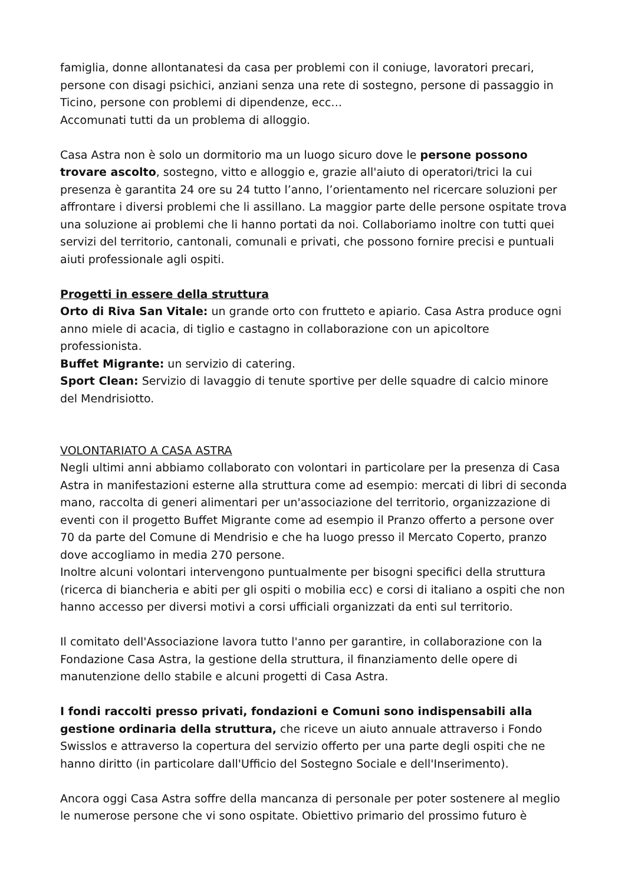famiglia, donne allontanatesi da casa per problemi con il coniuge, lavoratori precari, persone con disagi psichici, anziani senza una rete di sostegno, persone di passaggio in Ticino, persone con problemi di dipendenze, ecc…
Accomunati tutti da un problema di alloggio.
Casa Astra non è solo un dormitorio ma un luogo sicuro dove le persone possono trovare ascolto, sostegno, vitto e alloggio e, grazie all'aiuto di operatori/trici la cui presenza è garantita 24 ore su 24 tutto l’anno, l’orientamento nel ricercare soluzioni per affrontare i diversi problemi che li assillano. La maggior parte delle persone ospitate trova una soluzione ai problemi che li hanno portati da noi. Collaboriamo inoltre con tutti quei servizi del territorio, cantonali, comunali e privati, che possono fornire precisi e puntuali aiuti professionale agli ospiti.
Progetti in essere della struttura
Orto di Riva San Vitale: un grande orto con frutteto e apiario. Casa Astra produce ogni anno miele di acacia, di tiglio e castagno in collaborazione con un apicoltore professionista.
Buffet Migrante: un servizio di catering.
Sport Clean: Servizio di lavaggio di tenute sportive per delle squadre di calcio minore del Mendrisiotto.
VOLONTARIATO A CASA ASTRA
Negli ultimi anni abbiamo collaborato con volontari in particolare per la presenza di Casa Astra in manifestazioni esterne alla struttura come ad esempio: mercati di libri di seconda mano, raccolta di generi alimentari per un'associazione del territorio, organizzazione di eventi con il progetto Buffet Migrante come ad esempio il Pranzo offerto a persone over 70 da parte del Comune di Mendrisio e che ha luogo presso il Mercato Coperto, pranzo dove accogliamo in media 270 persone.
Inoltre alcuni volontari intervengono puntualmente per bisogni specifici della struttura (ricerca di biancheria e abiti per gli ospiti o mobilia ecc) e corsi di italiano a ospiti che non hanno accesso per diversi motivi a corsi ufficiali organizzati da enti sul territorio.
Il comitato dell'Associazione lavora tutto l'anno per garantire, in collaborazione con la Fondazione Casa Astra, la gestione della struttura, il finanziamento delle opere di manutenzione dello stabile e alcuni progetti di Casa Astra.
I fondi raccolti presso privati, fondazioni e Comuni sono indispensabili alla gestione ordinaria della struttura, che riceve un aiuto annuale attraverso i Fondo Swisslos e attraverso la copertura del servizio offerto per una parte degli ospiti che ne hanno diritto (in particolare dall'Ufficio del Sostegno Sociale e dell'Inserimento).
Ancora oggi Casa Astra soffre della mancanza di personale per poter sostenere al meglio le numerose persone che vi sono ospitate. Obiettivo primario del prossimo futuro è